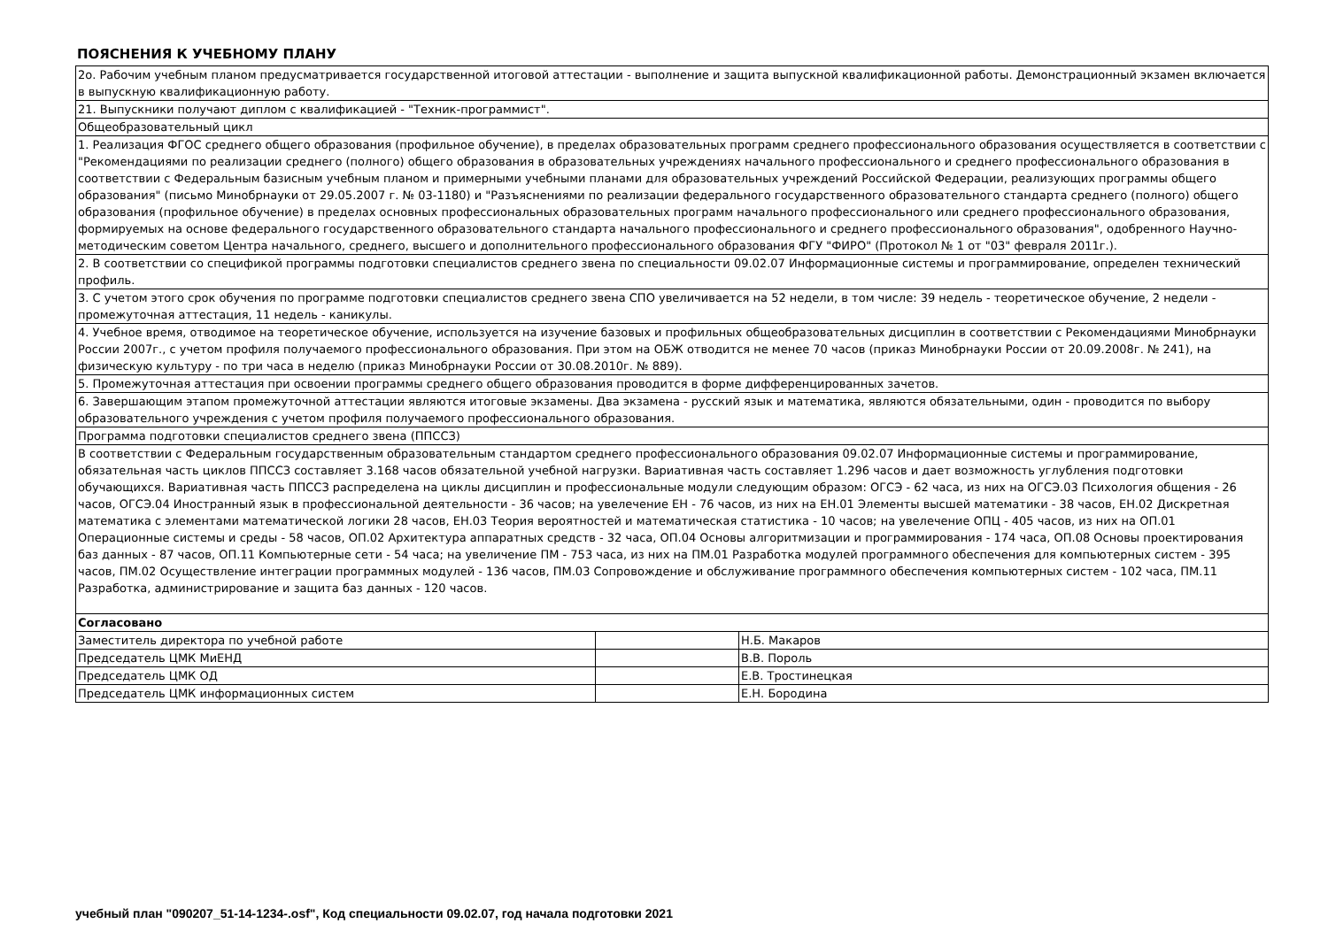ПОЯСНЕНИЯ К УЧЕБНОМУ ПЛАНУ
| 2о. Рабочим учебным планом предусматривается государственной итоговой аттестации - выполнение и защита выпускной квалификационной работы. Демонстрационный экзамен включается в выпускную квалификационную работу. | | |
| 21. Выпускники получают диплом с квалификацией - "Техник-программист". | | |
| Общеобразовательный цикл | | |
| 1. Реализация ФГОС среднего общего образования (профильное обучение), в пределах образовательных программ среднего профессионального образования осуществляется в соответствии с "Рекомендациями по реализации среднего (полного) общего образования в образовательных учреждениях начального профессионального и среднего профессионального образования в соответствии с Федеральным базисным учебным планом и примерными учебными планами для образовательных учреждений Российской Федерации, реализующих программы общего образования" (письмо Минобрнауки от 29.05.2007 г. № 03-1180) и "Разъяснениями по реализации федерального государственного образовательного стандарта среднего (полного) общего образования (профильное обучение) в пределах основных профессиональных образовательных программ начального профессионального или среднего профессионального образования, формируемых на основе федерального государственного образовательного стандарта начального профессионального и среднего профессионального образования", одобренного Научно-методическим советом Центра начального, среднего, высшего и дополнительного профессионального образования ФГУ "ФИРО" (Протокол № 1 от "03" февраля 2011г.). | | |
| 2. В соответствии со спецификой программы подготовки специалистов среднего звена по специальности 09.02.07 Информационные системы и программирование, определен технический профиль. | | |
| 3. С учетом этого срок обучения по программе подготовки специалистов среднего звена СПО увеличивается на 52 недели, в том числе: 39 недель - теоретическое обучение, 2 недели - промежуточная аттестация, 11 недель - каникулы. | | |
| 4. Учебное время, отводимое на теоретическое обучение, используется на изучение базовых и профильных общеобразовательных дисциплин в соответствии с Рекомендациями Минобрнауки России 2007г., с учетом профиля получаемого профессионального образования. При этом на ОБЖ отводится не менее 70 часов (приказ Минобрнауки России от 20.09.2008г. № 241), на физическую культуру - по три часа в неделю (приказ Минобрнауки России от 30.08.2010г. № 889). | | |
| 5. Промежуточная аттестация при освоении программы среднего общего образования проводится в форме дифференцированных зачетов. | | |
| 6. Завершающим этапом промежуточной аттестации являются итоговые экзамены. Два экзамена - русский язык и математика, являются обязательными, один - проводится по выбору образовательного учреждения с учетом профиля получаемого профессионального образования. | | |
| Программа подготовки специалистов среднего звена (ППССЗ) | | |
| В соответствии с Федеральным государственным образовательным стандартом среднего профессионального образования 09.02.07 Информационные системы и программирование, обязательная часть циклов ППССЗ составляет 3.168 часов обязательной учебной нагрузки. Вариативная часть составляет 1.296 часов и дает возможность углубления подготовки обучающихся. Вариативная часть ППССЗ распределена на циклы дисциплин и профессиональные модули следующим образом: ОГСЭ - 62 часа, из них на ОГСЭ.03 Психология общения - 26 часов, ОГСЭ.04 Иностранный язык в профессиональной деятельности - 36 часов; на увелечение ЕН - 76 часов, из них на ЕН.01 Элементы высшей математики - 38 часов, ЕН.02 Дискретная математика с элементами математической логики 28 часов, ЕН.03 Теория вероятностей и математическая статистика - 10 часов; на увелечение ОПЦ - 405 часов, из них на ОП.01 Операционные системы и среды - 58 часов, ОП.02 Архитектура аппаратных средств - 32 часа, ОП.04 Основы алгоритмизации и программирования - 174 часа, ОП.08 Основы проектирования баз данных - 87 часов, ОП.11 Компьютерные сети - 54 часа; на увеличение ПМ - 753 часа, из них на ПМ.01 Разработка модулей программного обеспечения для компьютерных систем - 395 часов, ПМ.02 Осуществление интеграции программных модулей - 136 часов, ПМ.03 Сопровождение и обслуживание программного обеспечения компьютерных систем - 102 часа, ПМ.11 Разработка, администрирование и защита баз данных - 120 часов. | | |
| Согласовано | | |
| Заместитель директора по учебной работе | | Н.Б. Макаров |
| Председатель ЦМК МиЕНД | | В.В. Пороль |
| Председатель ЦМК ОД | | Е.В. Тростинецкая |
| Председатель ЦМК информационных систем | | Е.Н. Бородина |
учебный план "090207_51-14-1234-.osf", Код специальности 09.02.07, год начала подготовки 2021